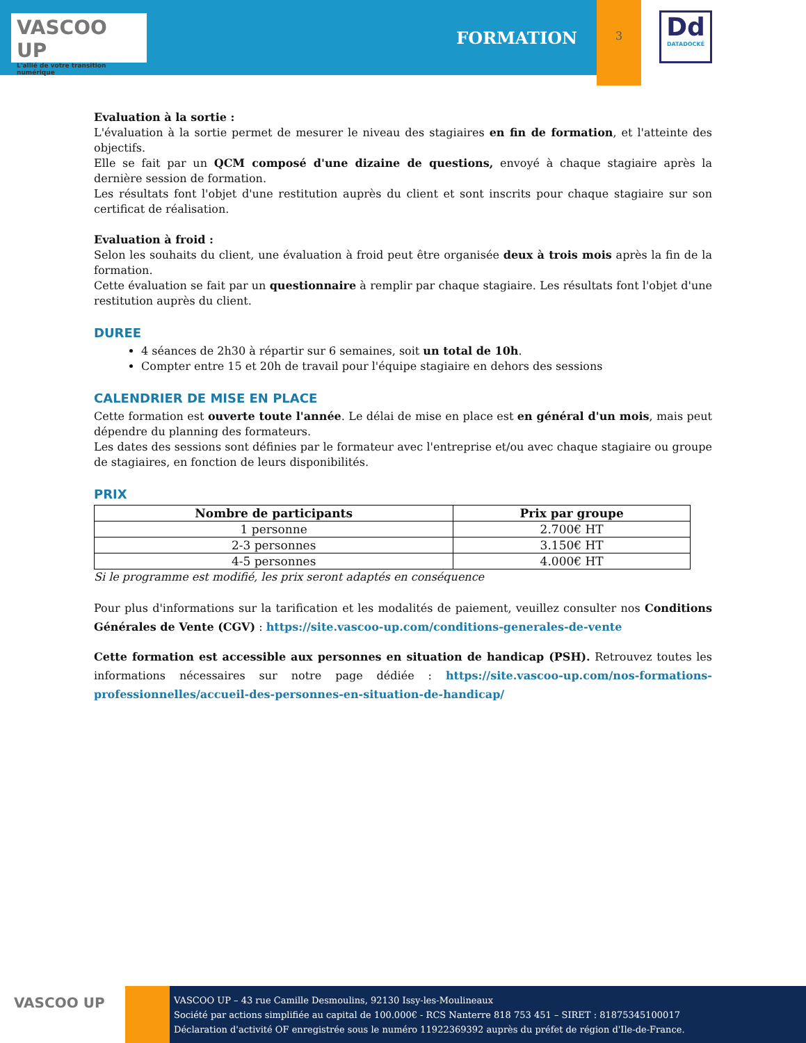VASCOO UP
L'allié de votre transition numérique
FORMATION
3
Dd
DATADOCKÉ
Evaluation à la sortie :
L'évaluation à la sortie permet de mesurer le niveau des stagiaires en fin de formation, et l'atteinte des objectifs.
Elle se fait par un QCM composé d'une dizaine de questions, envoyé à chaque stagiaire après la dernière session de formation.
Les résultats font l'objet d'une restitution auprès du client et sont inscrits pour chaque stagiaire sur son certificat de réalisation.
Evaluation à froid :
Selon les souhaits du client, une évaluation à froid peut être organisée deux à trois mois après la fin de la formation.
Cette évaluation se fait par un questionnaire à remplir par chaque stagiaire. Les résultats font l'objet d'une restitution auprès du client.
DUREE
4 séances de 2h30 à répartir sur 6 semaines, soit un total de 10h.
Compter entre 15 et 20h de travail pour l'équipe stagiaire en dehors des sessions
CALENDRIER DE MISE EN PLACE
Cette formation est ouverte toute l'année. Le délai de mise en place est en général d'un mois, mais peut dépendre du planning des formateurs.
Les dates des sessions sont définies par le formateur avec l'entreprise et/ou avec chaque stagiaire ou groupe de stagiaires, en fonction de leurs disponibilités.
PRIX
| Nombre de participants | Prix par groupe |
| --- | --- |
| 1 personne | 2.700€ HT |
| 2-3 personnes | 3.150€ HT |
| 4-5 personnes | 4.000€ HT |
Si le programme est modifié, les prix seront adaptés en conséquence
Pour plus d'informations sur la tarification et les modalités de paiement, veuillez consulter nos Conditions Générales de Vente (CGV) : https://site.vascoo-up.com/conditions-generales-de-vente
Cette formation est accessible aux personnes en situation de handicap (PSH). Retrouvez toutes les informations nécessaires sur notre page dédiée : https://site.vascoo-up.com/nos-formations-professionnelles/accueil-des-personnes-en-situation-de-handicap/
VASCOO UP
VASCOO UP – 43 rue Camille Desmoulins, 92130 Issy-les-Moulineaux
Société par actions simplifiée au capital de 100.000€ - RCS Nanterre 818 753 451 – SIRET : 81875345100017
Déclaration d'activité OF enregistrée sous le numéro 11922369392 auprès du préfet de région d'Ile-de-France.